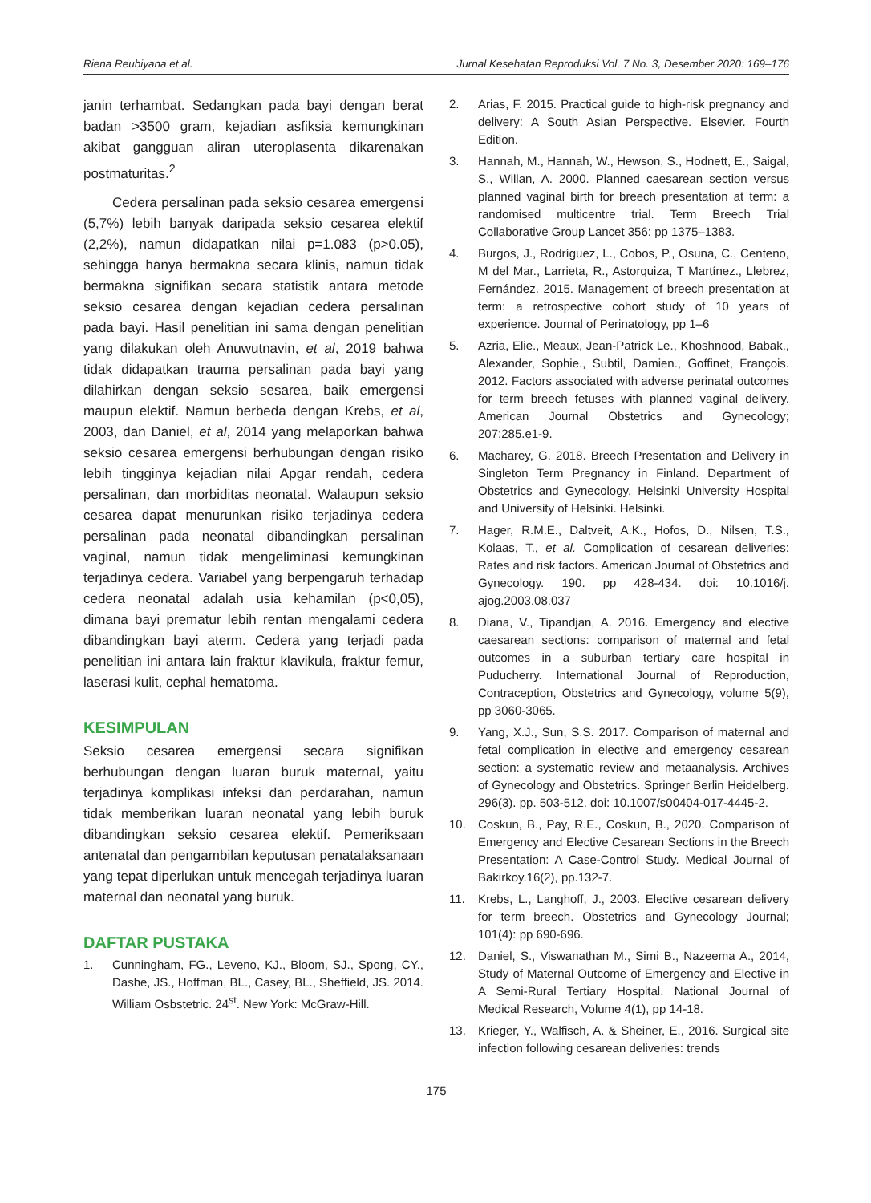Riena Reubiyana et al. Jurnal Kesehatan Reproduksi Vol. 7 No. 3, Desember 2020: 169–176
janin terhambat. Sedangkan pada bayi dengan berat badan >3500 gram, kejadian asfiksia kemungkinan akibat gangguan aliran uteroplasenta dikarenakan postmaturitas.<sup>2</sup>
Cedera persalinan pada seksio cesarea emergensi (5,7%) lebih banyak daripada seksio cesarea elektif (2,2%), namun didapatkan nilai p=1.083 (p>0.05), sehingga hanya bermakna secara klinis, namun tidak bermakna signifikan secara statistik antara metode seksio cesarea dengan kejadian cedera persalinan pada bayi. Hasil penelitian ini sama dengan penelitian yang dilakukan oleh Anuwutnavin, et al, 2019 bahwa tidak didapatkan trauma persalinan pada bayi yang dilahirkan dengan seksio sesarea, baik emergensi maupun elektif. Namun berbeda dengan Krebs, et al, 2003, dan Daniel, et al, 2014 yang melaporkan bahwa seksio cesarea emergensi berhubungan dengan risiko lebih tingginya kejadian nilai Apgar rendah, cedera persalinan, dan morbiditas neonatal. Walaupun seksio cesarea dapat menurunkan risiko terjadinya cedera persalinan pada neonatal dibandingkan persalinan vaginal, namun tidak mengeliminasi kemungkinan terjadinya cedera. Variabel yang berpengaruh terhadap cedera neonatal adalah usia kehamilan (p<0,05), dimana bayi prematur lebih rentan mengalami cedera dibandingkan bayi aterm. Cedera yang terjadi pada penelitian ini antara lain fraktur klavikula, fraktur femur, laserasi kulit, cephal hematoma.
KESIMPULAN
Seksio cesarea emergensi secara signifikan berhubungan dengan luaran buruk maternal, yaitu terjadinya komplikasi infeksi dan perdarahan, namun tidak memberikan luaran neonatal yang lebih buruk dibandingkan seksio cesarea elektif. Pemeriksaan antenatal dan pengambilan keputusan penatalaksanaan yang tepat diperlukan untuk mencegah terjadinya luaran maternal dan neonatal yang buruk.
DAFTAR PUSTAKA
1. Cunningham, FG., Leveno, KJ., Bloom, SJ., Spong, CY., Dashe, JS., Hoffman, BL., Casey, BL., Sheffield, JS. 2014. William Osbstetric. 24<sup>st</sup>. New York: McGraw-Hill.
2. Arias, F. 2015. Practical guide to high-risk pregnancy and delivery: A South Asian Perspective. Elsevier. Fourth Edition.
3. Hannah, M., Hannah, W., Hewson, S., Hodnett, E., Saigal, S., Willan, A. 2000. Planned caesarean section versus planned vaginal birth for breech presentation at term: a randomised multicentre trial. Term Breech Trial Collaborative Group Lancet 356: pp 1375–1383.
4. Burgos, J., Rodríguez, L., Cobos, P., Osuna, C., Centeno, M del Mar., Larrieta, R., Astorquiza, T Martínez., Llebrez, Fernández. 2015. Management of breech presentation at term: a retrospective cohort study of 10 years of experience. Journal of Perinatology, pp 1–6
5. Azria, Elie., Meaux, Jean-Patrick Le., Khoshnood, Babak., Alexander, Sophie., Subtil, Damien., Goffinet, François. 2012. Factors associated with adverse perinatal outcomes for term breech fetuses with planned vaginal delivery. American Journal Obstetrics and Gynecology; 207:285.e1-9.
6. Macharey, G. 2018. Breech Presentation and Delivery in Singleton Term Pregnancy in Finland. Department of Obstetrics and Gynecology, Helsinki University Hospital and University of Helsinki. Helsinki.
7. Hager, R.M.E., Daltveit, A.K., Hofos, D., Nilsen, T.S., Kolaas, T., et al. Complication of cesarean deliveries: Rates and risk factors. American Journal of Obstetrics and Gynecology. 190. pp 428-434. doi: 10.1016/j. ajog.2003.08.037
8. Diana, V., Tipandjan, A. 2016. Emergency and elective caesarean sections: comparison of maternal and fetal outcomes in a suburban tertiary care hospital in Puducherry. International Journal of Reproduction, Contraception, Obstetrics and Gynecology, volume 5(9), pp 3060-3065.
9. Yang, X.J., Sun, S.S. 2017. Comparison of maternal and fetal complication in elective and emergency cesarean section: a systematic review and metaanalysis. Archives of Gynecology and Obstetrics. Springer Berlin Heidelberg. 296(3). pp. 503-512. doi: 10.1007/s00404-017-4445-2.
10. Coskun, B., Pay, R.E., Coskun, B., 2020. Comparison of Emergency and Elective Cesarean Sections in the Breech Presentation: A Case-Control Study. Medical Journal of Bakirkoy.16(2), pp.132-7.
11. Krebs, L., Langhoff, J., 2003. Elective cesarean delivery for term breech. Obstetrics and Gynecology Journal; 101(4): pp 690-696.
12. Daniel, S., Viswanathan M., Simi B., Nazeema A., 2014, Study of Maternal Outcome of Emergency and Elective in A Semi-Rural Tertiary Hospital. National Journal of Medical Research, Volume 4(1), pp 14-18.
13. Krieger, Y., Walfisch, A. & Sheiner, E., 2016. Surgical site infection following cesarean deliveries: trends
175